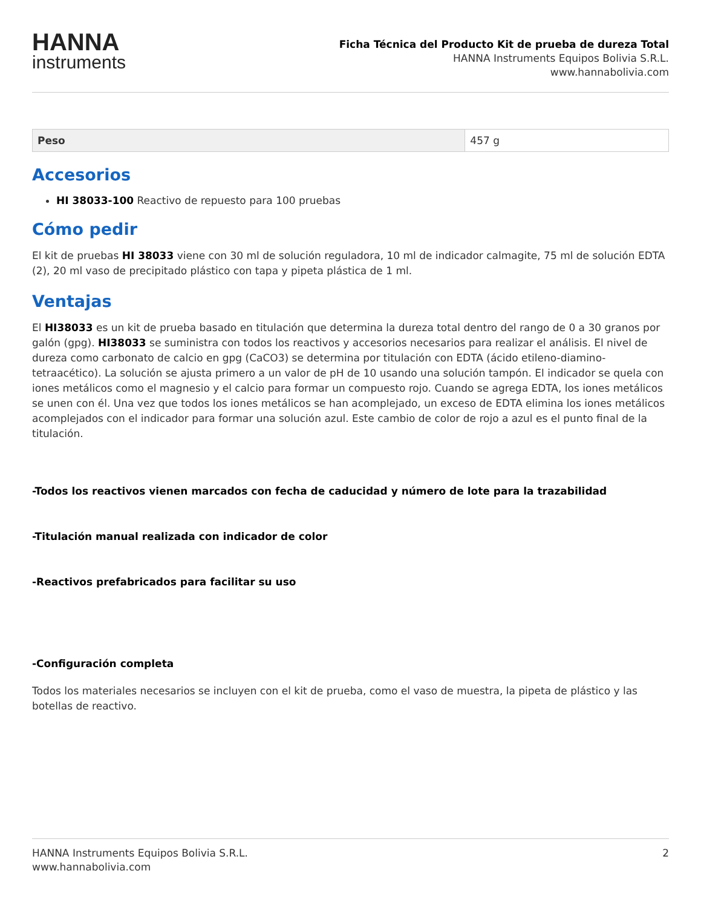HANNA
instruments
Ficha Técnica del Producto Kit de prueba de dureza Total
HANNA Instruments Equipos Bolivia S.R.L.
www.hannabolivia.com
| Peso | 457 g |
Accesorios
HI 38033-100 Reactivo de repuesto para 100 pruebas
Cómo pedir
El kit de pruebas HI 38033 viene con 30 ml de solución reguladora, 10 ml de indicador calmagite, 75 ml de solución EDTA (2), 20 ml vaso de precipitado plástico con tapa y pipeta plástica de 1 ml.
Ventajas
El HI38033 es un kit de prueba basado en titulación que determina la dureza total dentro del rango de 0 a 30 granos por galón (gpg). HI38033 se suministra con todos los reactivos y accesorios necesarios para realizar el análisis. El nivel de dureza como carbonato de calcio en gpg (CaCO3) se determina por titulación con EDTA (ácido etileno-diamino-tetraacético). La solución se ajusta primero a un valor de pH de 10 usando una solución tampón. El indicador se quela con iones metálicos como el magnesio y el calcio para formar un compuesto rojo. Cuando se agrega EDTA, los iones metálicos se unen con él. Una vez que todos los iones metálicos se han acomplejado, un exceso de EDTA elimina los iones metálicos acomplejados con el indicador para formar una solución azul. Este cambio de color de rojo a azul es el punto final de la titulación.
-Todos los reactivos vienen marcados con fecha de caducidad y número de lote para la trazabilidad
-Titulación manual realizada con indicador de color
-Reactivos prefabricados para facilitar su uso
-Configuración completa
Todos los materiales necesarios se incluyen con el kit de prueba, como el vaso de muestra, la pipeta de plástico y las botellas de reactivo.
HANNA Instruments Equipos Bolivia S.R.L.
www.hannabolivia.com
2